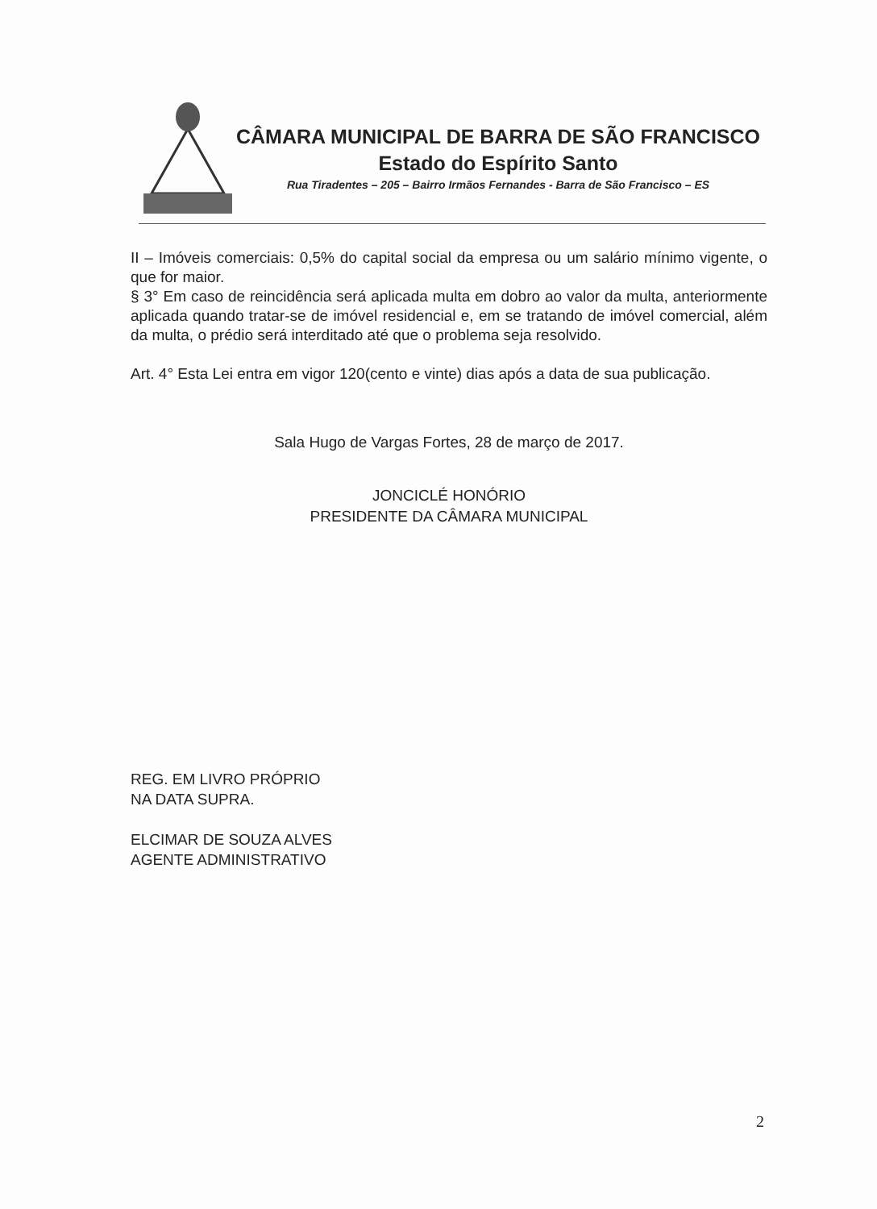CÂMARA MUNICIPAL DE BARRA DE SÃO FRANCISCO
Estado do Espírito Santo
Rua Tiradentes – 205 – Bairro Irmãos Fernandes - Barra de São Francisco – ES
II – Imóveis comerciais: 0,5% do capital social da empresa ou um salário mínimo vigente, o que for maior.
§ 3° Em caso de reincidência será aplicada multa em dobro ao valor da multa, anteriormente aplicada quando tratar-se de imóvel residencial e, em se tratando de imóvel comercial, além da multa, o prédio será interditado até que o problema seja resolvido.
Art. 4° Esta Lei entra em vigor 120(cento e vinte) dias após a data de sua publicação.
Sala Hugo de Vargas Fortes, 28 de março de 2017.
JONCICLÉ HONÓRIO
PRESIDENTE DA CÂMARA MUNICIPAL
REG. EM LIVRO PRÓPRIO
NA DATA SUPRA.
ELCIMAR DE SOUZA ALVES
AGENTE ADMINISTRATIVO
2